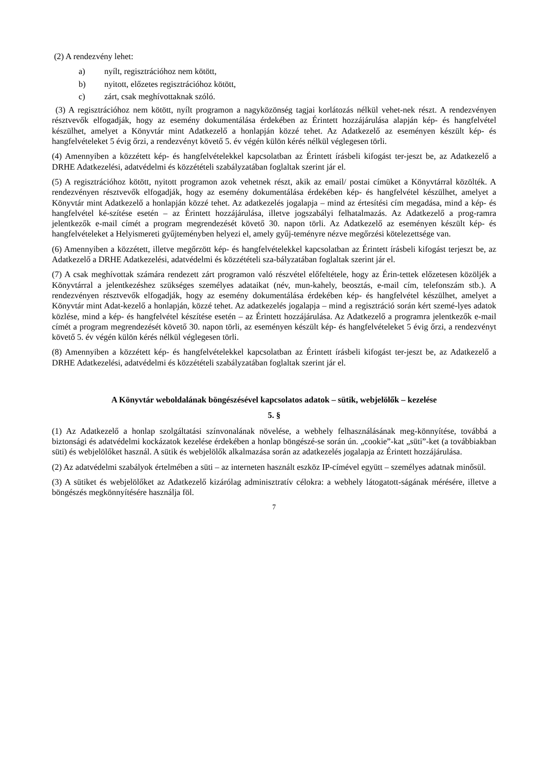(2) A rendezvény lehet:
a) nyílt, regisztrációhoz nem kötött,
b) nyitott, előzetes regisztrációhoz kötött,
c) zárt, csak meghívottaknak szóló.
(3) A regisztrációhoz nem kötött, nyílt programon a nagyközönség tagjai korlátozás nélkül vehet-nek részt. A rendezvényen résztvevők elfogadják, hogy az esemény dokumentálása érdekében az Érintett hozzájárulása alapján kép- és hangfelvétel készülhet, amelyet a Könyvtár mint Adatkezelő a honlapján közzé tehet. Az Adatkezelő az eseményen készült kép- és hangfelvételeket 5 évig őrzi, a rendezvényt követő 5. év végén külön kérés nélkül véglegesen törli.
(4) Amennyiben a közzétett kép- és hangfelvételekkel kapcsolatban az Érintett írásbeli kifogást ter-jeszt be, az Adatkezelő a DRHE Adatkezelési, adatvédelmi és közzétételi szabályzatában foglaltak szerint jár el.
(5) A regisztrációhoz kötött, nyitott programon azok vehetnek részt, akik az email/ postai címüket a Könyvtárral közölték. A rendezvényen résztvevők elfogadják, hogy az esemény dokumentálása érdekében kép- és hangfelvétel készülhet, amelyet a Könyvtár mint Adatkezelő a honlapján közzé tehet. Az adatkezelés jogalapja – mind az értesítési cím megadása, mind a kép- és hangfelvétel ké-szítése esetén – az Érintett hozzájárulása, illetve jogszabályi felhatalmazás. Az Adatkezelő a prog-ramra jelentkezők e-mail címét a program megrendezését követő 30. napon törli. Az Adatkezelő az eseményen készült kép- és hangfelvételeket a Helyismereti gyűjteményben helyezi el, amely gyűj-teményre nézve megőrzési kötelezettsége van.
(6) Amennyiben a közzétett, illetve megőrzött kép- és hangfelvételekkel kapcsolatban az Érintett írásbeli kifogást terjeszt be, az Adatkezelő a DRHE Adatkezelési, adatvédelmi és közzétételi sza-bályzatában foglaltak szerint jár el.
(7) A csak meghívottak számára rendezett zárt programon való részvétel előfeltétele, hogy az Érin-tettek előzetesen közöljék a Könyvtárral a jelentkezéshez szükséges személyes adataikat (név, mun-kahely, beosztás, e-mail cím, telefonszám stb.). A rendezvényen résztvevők elfogadják, hogy az esemény dokumentálása érdekében kép- és hangfelvétel készülhet, amelyet a Könyvtár mint Adat-kezelő a honlapján, közzé tehet. Az adatkezelés jogalapja – mind a regisztráció során kért szemé-lyes adatok közlése, mind a kép- és hangfelvétel készítése esetén – az Érintett hozzájárulása. Az Adatkezelő a programra jelentkezők e-mail címét a program megrendezését követő 30. napon törli, az eseményen készült kép- és hangfelvételeket 5 évig őrzi, a rendezvényt követő 5. év végén külön kérés nélkül véglegesen törli.
(8) Amennyiben a közzétett kép- és hangfelvételekkel kapcsolatban az Érintett írásbeli kifogást ter-jeszt be, az Adatkezelő a DRHE Adatkezelési, adatvédelmi és közzétételi szabályzatában foglaltak szerint jár el.
A Könyvtár weboldalának böngészésével kapcsolatos adatok – sütik, webjelölők – kezelése
5. §
(1) Az Adatkezelő a honlap szolgáltatási színvonalának növelése, a webhely felhasználásának meg-könnyítése, továbbá a biztonsági és adatvédelmi kockázatok kezelése érdekében a honlap böngészé-se során ún. „cookie”-kat „süti”-ket (a továbbiakban süti) és webjelölőket használ. A sütik és webjelölők alkalmazása során az adatkezelés jogalapja az Érintett hozzájárulása.
(2) Az adatvédelmi szabályok értelmében a süti – az interneten használt eszköz IP-címével együtt – személyes adatnak minősül.
(3) A sütiket és webjelölőket az Adatkezelő kizárólag adminisztratív célokra: a webhely látogatott-ságának mérésére, illetve a böngészés megkönnyítésére használja föl.
7